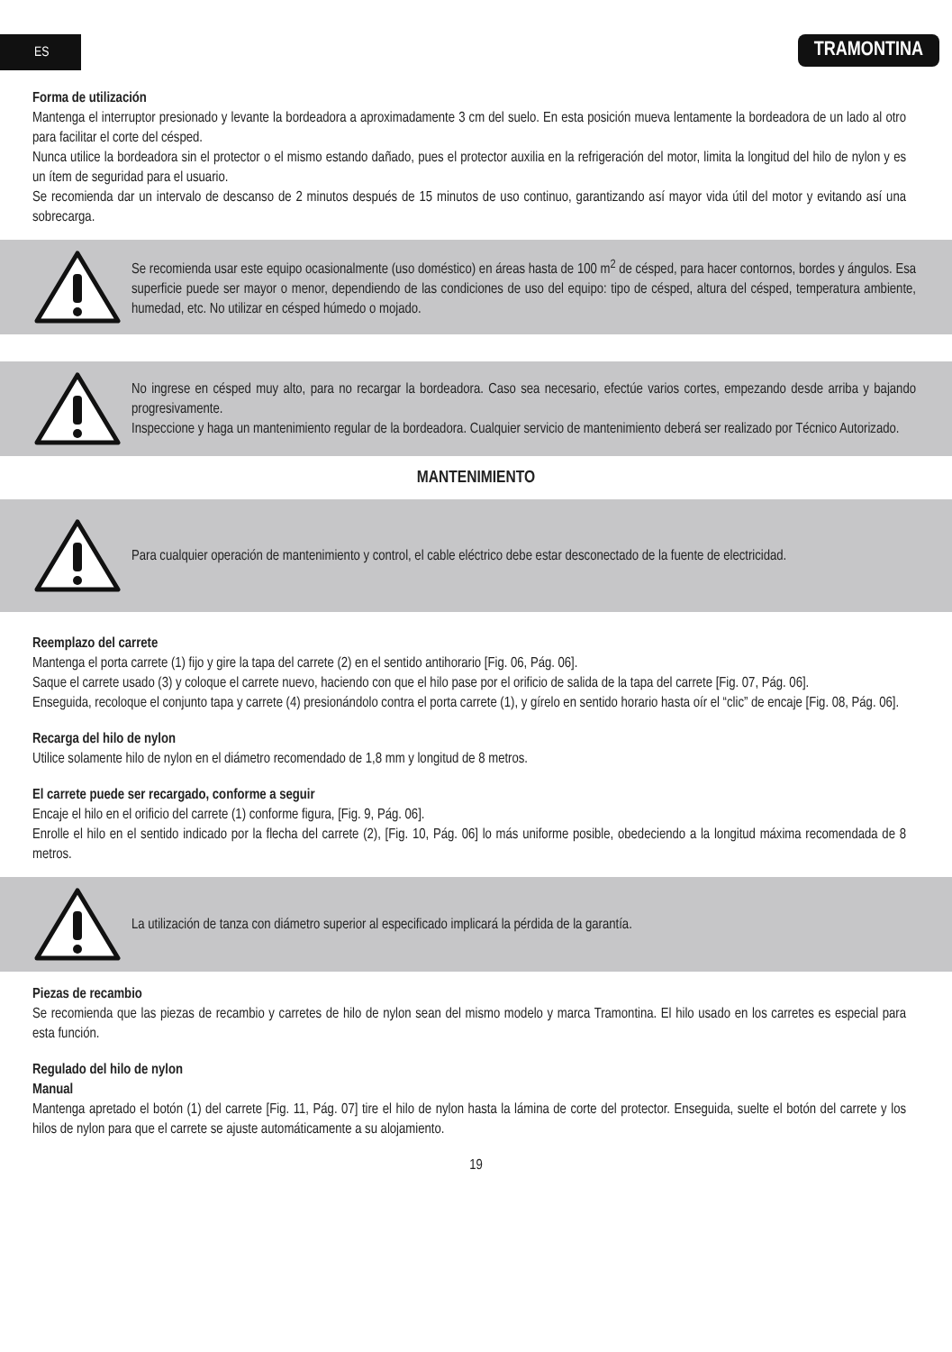ES TRAMONTINA
Forma de utilización
Mantenga el interruptor presionado y levante la bordeadora a aproximadamente 3 cm del suelo. En esta posición mueva lentamente la bordeadora de un lado al otro para facilitar el corte del césped.
Nunca utilice la bordeadora sin el protector o el mismo estando dañado, pues el protector auxilia en la refrigeración del motor, limita la longitud del hilo de nylon y es un ítem de seguridad para el usuario.
Se recomienda dar un intervalo de descanso de 2 minutos después de 15 minutos de uso continuo, garantizando así mayor vida útil del motor y evitando así una sobrecarga.
Se recomienda usar este equipo ocasionalmente (uso doméstico) en áreas hasta de 100 m<sup>2</sup> de césped, para hacer contornos, bordes y ángulos. Esa superficie puede ser mayor o menor, dependiendo de las condiciones de uso del equipo: tipo de césped, altura del césped, temperatura ambiente, humedad, etc. No utilizar en césped húmedo o mojado.
No ingrese en césped muy alto, para no recargar la bordeadora. Caso sea necesario, efectúe varios cortes, empezando desde arriba y bajando progresivamente.
Inspeccione y haga un mantenimiento regular de la bordeadora. Cualquier servicio de mantenimiento deberá ser realizado por Técnico Autorizado.
MANTENIMIENTO
Para cualquier operación de mantenimiento y control, el cable eléctrico debe estar desconectado de la fuente de electricidad.
Reemplazo del carrete
Mantenga el porta carrete (1) fijo y gire la tapa del carrete (2) en el sentido antihorario [Fig. 06, Pág. 06].
Saque el carrete usado (3) y coloque el carrete nuevo, haciendo con que el hilo pase por el orificio de salida de la tapa del carrete [Fig. 07, Pág. 06].
Enseguida, recoloque el conjunto tapa y carrete (4) presionándolo contra el porta carrete (1), y gírelo en sentido horario hasta oír el “clic” de encaje [Fig. 08, Pág. 06].
Recarga del hilo de nylon
Utilice solamente hilo de nylon en el diámetro recomendado de 1,8 mm y longitud de 8 metros.
El carrete puede ser recargado, conforme a seguir
Encaje el hilo en el orificio del carrete (1) conforme figura, [Fig. 9, Pág. 06].
Enrolle el hilo en el sentido indicado por la flecha del carrete (2), [Fig. 10, Pág. 06] lo más uniforme posible, obedeciendo a la longitud máxima recomendada de 8 metros.
La utilización de tanza con diámetro superior al especificado implicará la pérdida de la garantía.
Piezas de recambio
Se recomienda que las piezas de recambio y carretes de hilo de nylon sean del mismo modelo y marca Tramontina. El hilo usado en los carretes es especial para esta función.
Regulado del hilo de nylon
Manual
Mantenga apretado el botón (1) del carrete [Fig. 11, Pág. 07] tire el hilo de nylon hasta la lámina de corte del protector. Enseguida, suelte el botón del carrete y los hilos de nylon para que el carrete se ajuste automáticamente a su alojamiento.
19